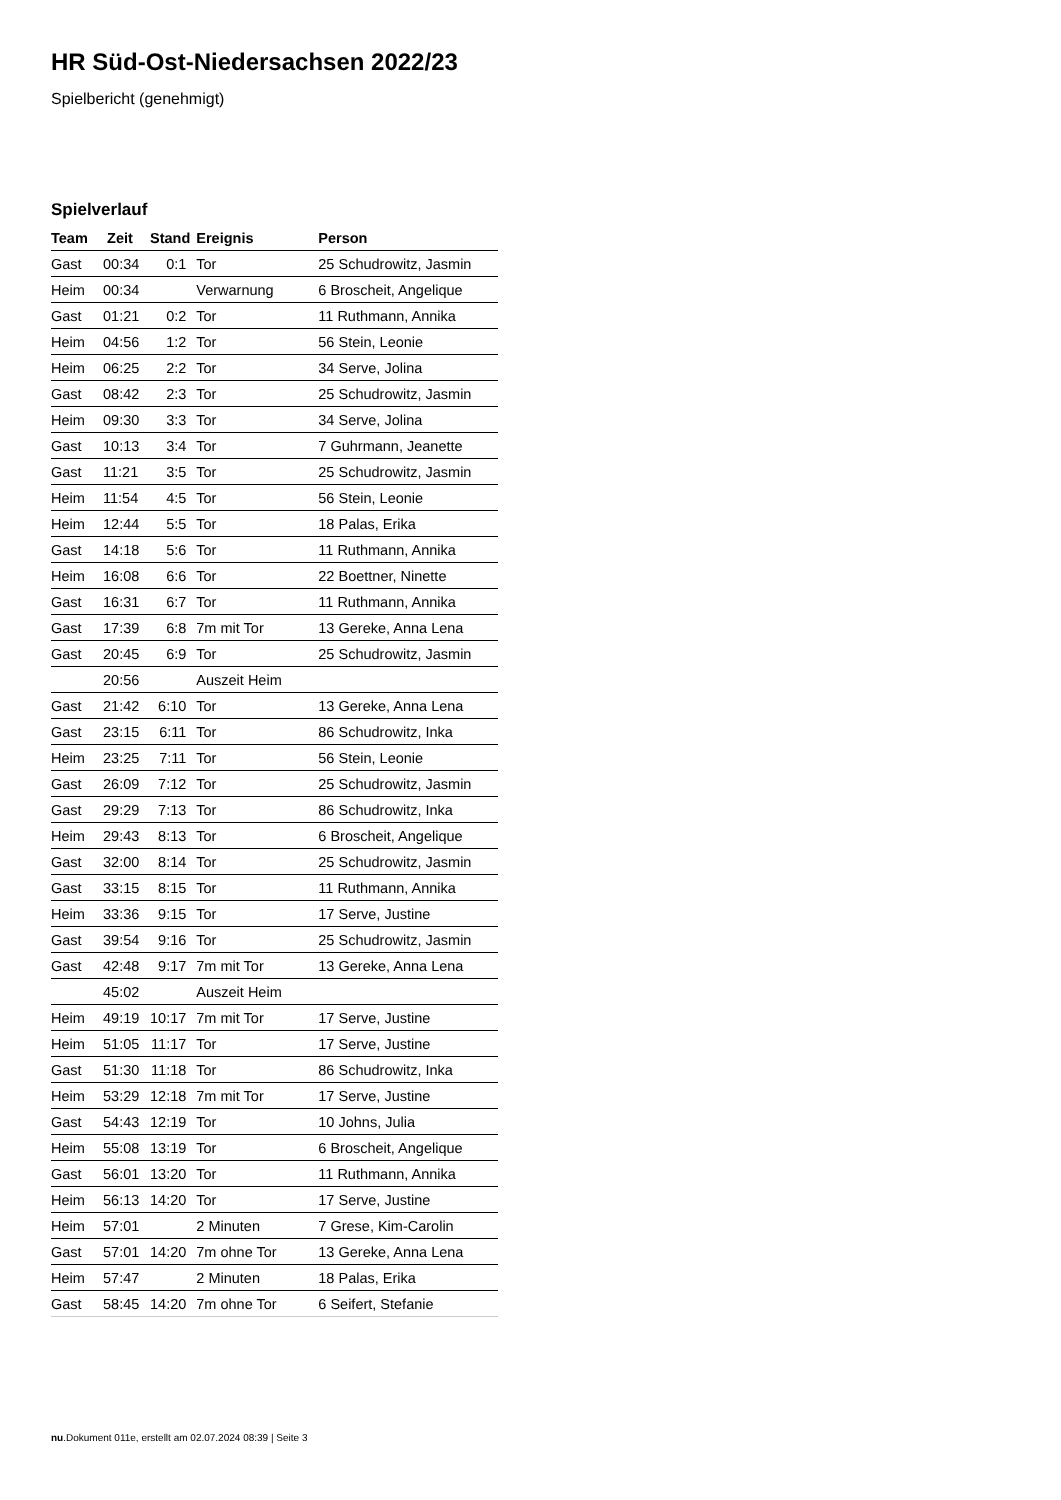HR Süd-Ost-Niedersachsen 2022/23
Spielbericht (genehmigt)
Spielverlauf
| Team | Zeit | Stand | Ereignis | Person |
| --- | --- | --- | --- | --- |
| Gast | 00:34 | 0:1 | Tor | 25 Schudrowitz, Jasmin |
| Heim | 00:34 | | Verwarnung | 6 Broscheit, Angelique |
| Gast | 01:21 | 0:2 | Tor | 11 Ruthmann, Annika |
| Heim | 04:56 | 1:2 | Tor | 56 Stein, Leonie |
| Heim | 06:25 | 2:2 | Tor | 34 Serve, Jolina |
| Gast | 08:42 | 2:3 | Tor | 25 Schudrowitz, Jasmin |
| Heim | 09:30 | 3:3 | Tor | 34 Serve, Jolina |
| Gast | 10:13 | 3:4 | Tor | 7 Guhrmann, Jeanette |
| Gast | 11:21 | 3:5 | Tor | 25 Schudrowitz, Jasmin |
| Heim | 11:54 | 4:5 | Tor | 56 Stein, Leonie |
| Heim | 12:44 | 5:5 | Tor | 18 Palas, Erika |
| Gast | 14:18 | 5:6 | Tor | 11 Ruthmann, Annika |
| Heim | 16:08 | 6:6 | Tor | 22 Boettner, Ninette |
| Gast | 16:31 | 6:7 | Tor | 11 Ruthmann, Annika |
| Gast | 17:39 | 6:8 | 7m mit Tor | 13 Gereke, Anna Lena |
| Gast | 20:45 | 6:9 | Tor | 25 Schudrowitz, Jasmin |
| | 20:56 | | Auszeit Heim | |
| Gast | 21:42 | 6:10 | Tor | 13 Gereke, Anna Lena |
| Gast | 23:15 | 6:11 | Tor | 86 Schudrowitz, Inka |
| Heim | 23:25 | 7:11 | Tor | 56 Stein, Leonie |
| Gast | 26:09 | 7:12 | Tor | 25 Schudrowitz, Jasmin |
| Gast | 29:29 | 7:13 | Tor | 86 Schudrowitz, Inka |
| Heim | 29:43 | 8:13 | Tor | 6 Broscheit, Angelique |
| Gast | 32:00 | 8:14 | Tor | 25 Schudrowitz, Jasmin |
| Gast | 33:15 | 8:15 | Tor | 11 Ruthmann, Annika |
| Heim | 33:36 | 9:15 | Tor | 17 Serve, Justine |
| Gast | 39:54 | 9:16 | Tor | 25 Schudrowitz, Jasmin |
| Gast | 42:48 | 9:17 | 7m mit Tor | 13 Gereke, Anna Lena |
| | 45:02 | | Auszeit Heim | |
| Heim | 49:19 | 10:17 | 7m mit Tor | 17 Serve, Justine |
| Heim | 51:05 | 11:17 | Tor | 17 Serve, Justine |
| Gast | 51:30 | 11:18 | Tor | 86 Schudrowitz, Inka |
| Heim | 53:29 | 12:18 | 7m mit Tor | 17 Serve, Justine |
| Gast | 54:43 | 12:19 | Tor | 10 Johns, Julia |
| Heim | 55:08 | 13:19 | Tor | 6 Broscheit, Angelique |
| Gast | 56:01 | 13:20 | Tor | 11 Ruthmann, Annika |
| Heim | 56:13 | 14:20 | Tor | 17 Serve, Justine |
| Heim | 57:01 | | 2 Minuten | 7 Grese, Kim-Carolin |
| Gast | 57:01 | 14:20 | 7m ohne Tor | 13 Gereke, Anna Lena |
| Heim | 57:47 | | 2 Minuten | 18 Palas, Erika |
| Gast | 58:45 | 14:20 | 7m ohne Tor | 6 Seifert, Stefanie |
nu.Dokument 011e, erstellt am 02.07.2024 08:39 | Seite 3